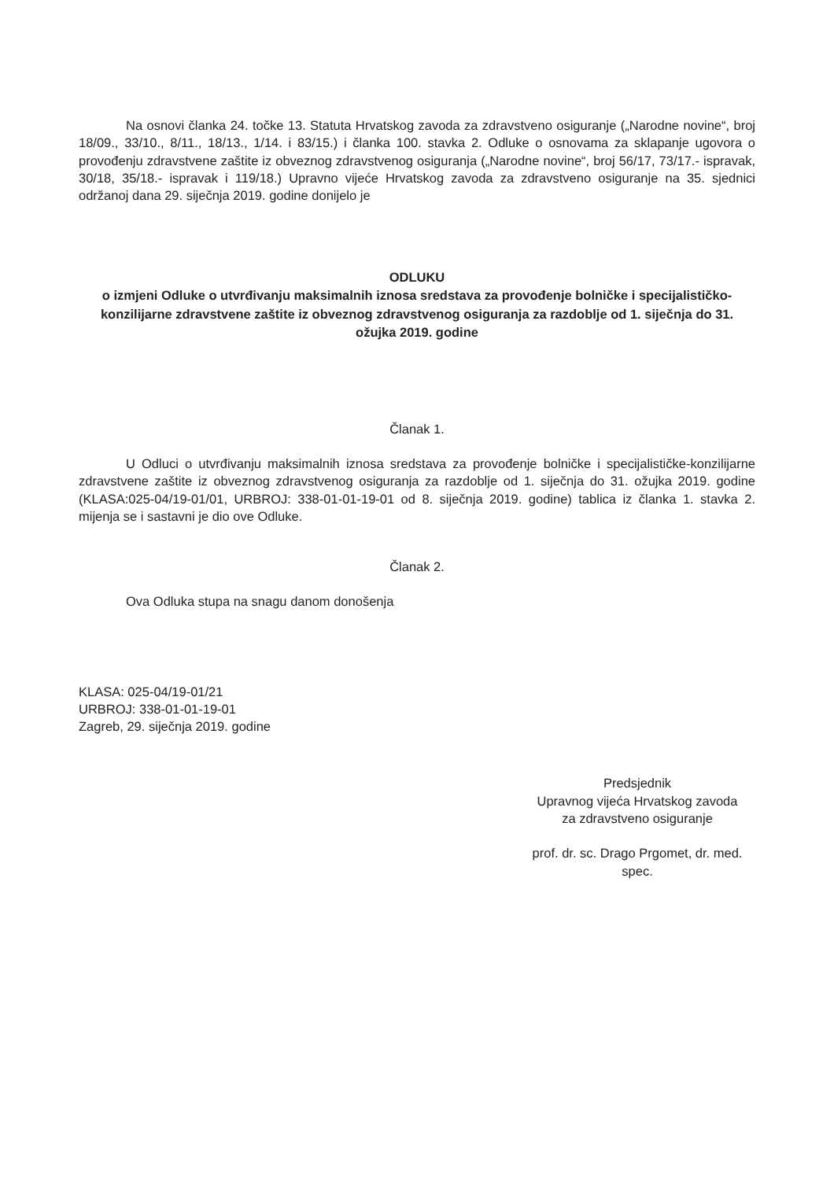Na osnovi članka 24. točke 13. Statuta Hrvatskog zavoda za zdravstveno osiguranje („Narodne novine“, broj 18/09., 33/10., 8/11., 18/13., 1/14. i 83/15.) i članka 100. stavka 2. Odluke o osnovama za sklapanje ugovora o provođenju zdravstvene zaštite iz obveznog zdravstvenog osiguranja („Narodne novine“, broj 56/17, 73/17.- ispravak, 30/18, 35/18.- ispravak i 119/18.) Upravno vijeće Hrvatskog zavoda za zdravstveno osiguranje na 35. sjednici održanoj dana 29. siječnja 2019. godine donijelo je
ODLUKU
o izmjeni Odluke o utvrđivanju maksimalnih iznosa sredstava za provođenje bolničke i specijalističko-konzilijarne zdravstvene zaštite iz obveznog zdravstvenog osiguranja za razdoblje od 1. siječnja do 31. ožujka 2019. godine
Članak 1.
U Odluci o utvrđivanju maksimalnih iznosa sredstava za provođenje bolničke i specijalističke-konzilijarne zdravstvene zaštite iz obveznog zdravstvenog osiguranja za razdoblje od 1. siječnja do 31. ožujka 2019. godine (KLASA:025-04/19-01/01, URBROJ: 338-01-01-19-01 od 8. siječnja 2019. godine) tablica iz članka 1. stavka 2. mijenja se i sastavni je dio ove Odluke.
Članak 2.
Ova Odluka stupa na snagu danom donošenja
KLASA: 025-04/19-01/21
URBROJ: 338-01-01-19-01
Zagreb, 29. siječnja 2019. godine
Predsjednik
Upravnog vijeća Hrvatskog zavoda
za zdravstveno osiguranje
prof. dr. sc. Drago Prgomet, dr. med. spec.